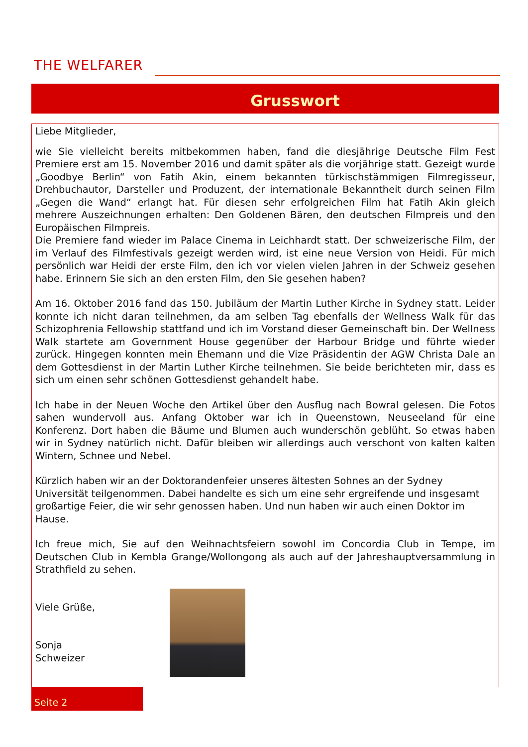THE WELFARER
Grusswort
Liebe Mitglieder,
wie Sie vielleicht bereits mitbekommen haben, fand die diesjährige Deutsche Film Fest Premiere erst am 15. November 2016 und damit später als die vorjährige statt. Gezeigt wurde „Goodbye Berlin“ von Fatih Akin, einem bekannten türkischstämmigen Filmregisseur, Drehbuchautor, Darsteller und Produzent, der internationale Bekanntheit durch seinen Film „Gegen die Wand“ erlangt hat. Für diesen sehr erfolgreichen Film hat Fatih Akin gleich mehrere Auszeichnungen erhalten: Den Goldenen Bären, den deutschen Filmpreis und den Europäischen Filmpreis.
Die Premiere fand wieder im Palace Cinema in Leichhardt statt. Der schweizerische Film, der im Verlauf des Filmfestivals gezeigt werden wird, ist eine neue Version von Heidi. Für mich persönlich war Heidi der erste Film, den ich vor vielen vielen Jahren in der Schweiz gesehen habe. Erinnern Sie sich an den ersten Film, den Sie gesehen haben?
Am 16. Oktober 2016 fand das 150. Jubiläum der Martin Luther Kirche in Sydney statt. Leider konnte ich nicht daran teilnehmen, da am selben Tag ebenfalls der Wellness Walk für das Schizophrenia Fellowship stattfand und ich im Vorstand dieser Gemeinschaft bin. Der Wellness Walk startete am Government House gegenüber der Harbour Bridge und führte wieder zurück. Hingegen konnten mein Ehemann und die Vize Präsidentin der AGW Christa Dale an dem Gottesdienst in der Martin Luther Kirche teilnehmen. Sie beide berichteten mir, dass es sich um einen sehr schönen Gottesdienst gehandelt habe.
Ich habe in der Neuen Woche den Artikel über den Ausflug nach Bowral gelesen. Die Fotos sahen wundervoll aus. Anfang Oktober war ich in Queenstown, Neuseeland für eine Konferenz. Dort haben die Bäume und Blumen auch wunderschön geblüht. So etwas haben wir in Sydney natürlich nicht. Dafür bleiben wir allerdings auch verschont von kalten kalten Wintern, Schnee und Nebel.
Kürzlich haben wir an der Doktorandenfeier unseres ältesten Sohnes an der Sydney Universität teilgenommen. Dabei handelte es sich um eine sehr ergreifende und insgesamt großartige Feier, die wir sehr genossen haben. Und nun haben wir auch einen Doktor im Hause.
Ich freue mich, Sie auf den Weihnachtsfeiern sowohl im Concordia Club in Tempe, im Deutschen Club in Kembla Grange/Wollongong als auch auf der Jahreshauptversammlung in Strathfield zu sehen.
Viele Grüße,
Sonja Schweizer
Seite 2